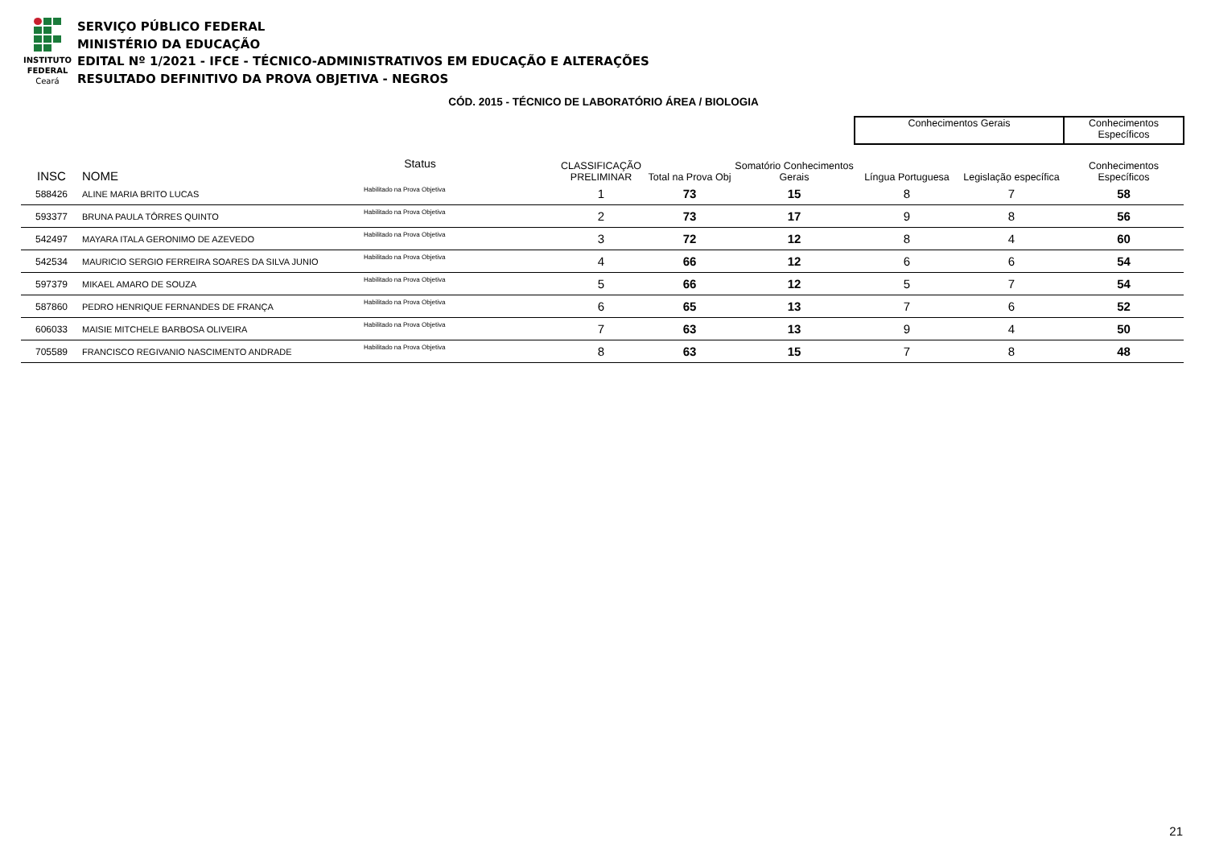INSTITUTO
FEDERAL
Ceará
SERVIÇO PÚBLICO FEDERAL
MINISTÉRIO DA EDUCAÇÃO
EDITAL Nº 1/2021 - IFCE - TÉCNICO-ADMINISTRATIVOS EM EDUCAÇÃO E ALTERAÇÕES
RESULTADO DEFINITIVO DA PROVA OBJETIVA - NEGROS
CÓD. 2015 - TÉCNICO DE LABORATÓRIO ÁREA / BIOLOGIA
| | | | | | | | Conhecimentos Gerais | | Conhecimentos Específicos |
| --- | --- | --- | --- | --- | --- | --- | --- | --- | --- |
| INSC | NOME | Status | | CLASSIFICAÇÃO PRELIMINAR | Total na Prova Obj | Somatório Conhecimentos Gerais | Língua Portuguesa | Legislação específica | Conhecimentos Específicos |
| 588426 | ALINE MARIA BRITO LUCAS | Habilitado na Prova Objetiva | | 1 | 73 | 15 | 8 | 7 | 58 |
| 593377 | BRUNA PAULA TÔRRES QUINTO | Habilitado na Prova Objetiva | | 2 | 73 | 17 | 9 | 8 | 56 |
| 542497 | MAYARA ITALA GERONIMO DE AZEVEDO | Habilitado na Prova Objetiva | | 3 | 72 | 12 | 8 | 4 | 60 |
| 542534 | MAURICIO SERGIO FERREIRA SOARES DA SILVA JUNIO | Habilitado na Prova Objetiva | | 4 | 66 | 12 | 6 | 6 | 54 |
| 597379 | MIKAEL AMARO DE SOUZA | Habilitado na Prova Objetiva | | 5 | 66 | 12 | 5 | 7 | 54 |
| 587860 | PEDRO HENRIQUE FERNANDES DE FRANÇA | Habilitado na Prova Objetiva | | 6 | 65 | 13 | 7 | 6 | 52 |
| 606033 | MAISIE MITCHELE BARBOSA OLIVEIRA | Habilitado na Prova Objetiva | | 7 | 63 | 13 | 9 | 4 | 50 |
| 705589 | FRANCISCO REGIVANIO NASCIMENTO ANDRADE | Habilitado na Prova Objetiva | | 8 | 63 | 15 | 7 | 8 | 48 |
21